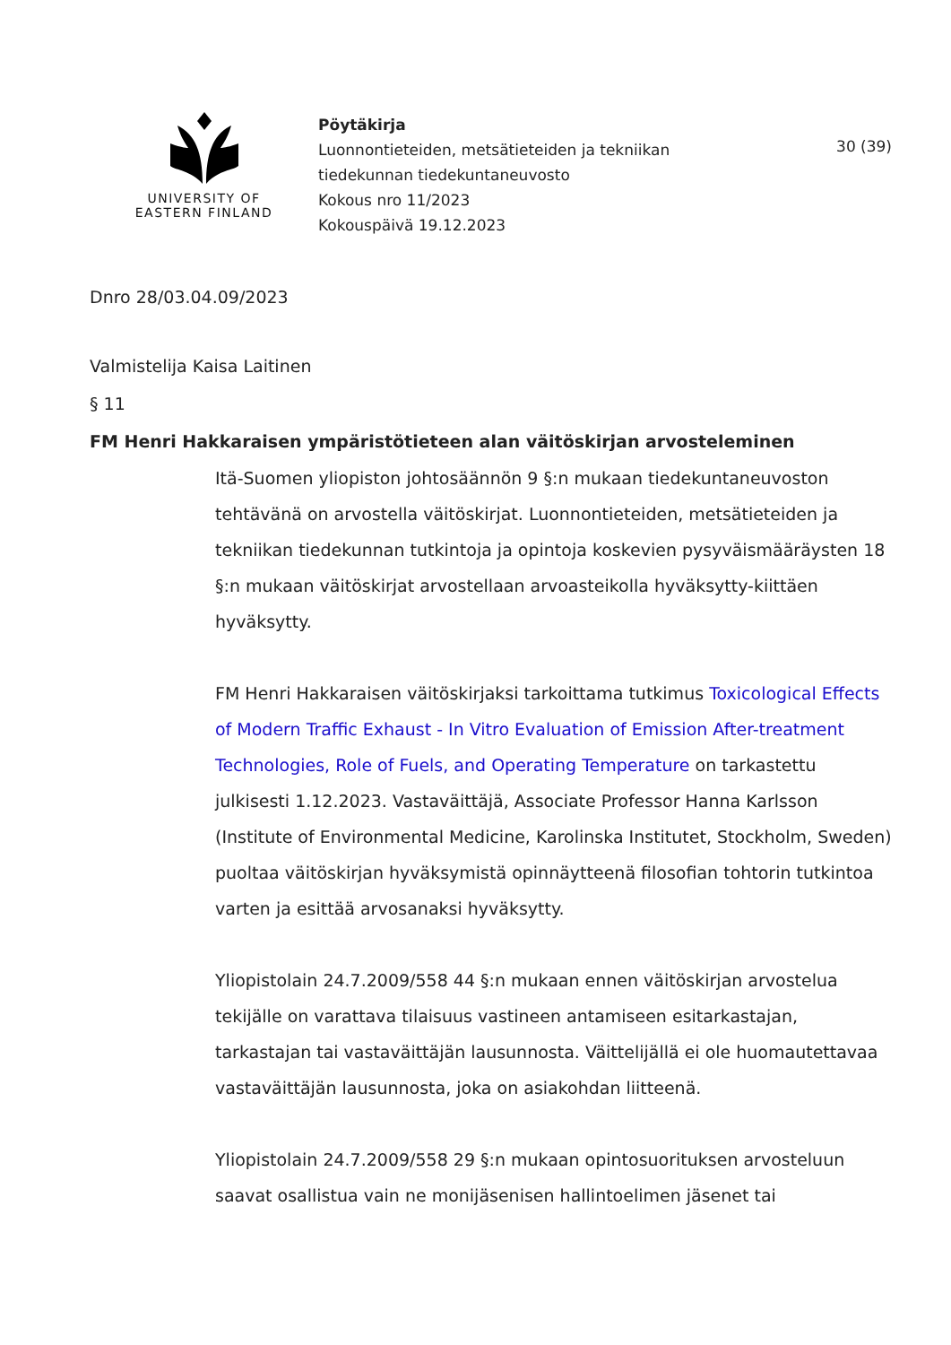UNIVERSITY OF
EASTERN FINLAND
Pöytäkirja
Luonnontieteiden, metsätieteiden ja tekniikan
tiedekunnan tiedekuntaneuvosto
Kokous nro 11/2023
Kokouspäivä 19.12.2023
30 (39)
Dnro 28/03.04.09/2023
Valmistelija Kaisa Laitinen
§ 11
FM Henri Hakkaraisen ympäristötieteen alan väitöskirjan arvosteleminen
Itä-Suomen yliopiston johtosäännön 9 §:n mukaan tiedekuntaneuvoston tehtävänä on arvostella väitöskirjat. Luonnontieteiden, metsätieteiden ja tekniikan tiedekunnan tutkintoja ja opintoja koskevien pysyväismääräysten 18 §:n mukaan väitöskirjat arvostellaan arvoasteikolla hyväksytty-kiittäen hyväksytty.
FM Henri Hakkaraisen väitöskirjaksi tarkoittama tutkimus Toxicological Effects of Modern Traffic Exhaust - In Vitro Evaluation of Emission After-treatment Technologies, Role of Fuels, and Operating Temperature on tarkastettu julkisesti 1.12.2023. Vastaväittäjä, Associate Professor Hanna Karlsson (Institute of Environmental Medicine, Karolinska Institutet, Stockholm, Sweden) puoltaa väitöskirjan hyväksymistä opinnäytteenä filosofian tohtorin tutkintoa varten ja esittää arvosanaksi hyväksytty.
Yliopistolain 24.7.2009/558 44 §:n mukaan ennen väitöskirjan arvostelua tekijälle on varattava tilaisuus vastineen antamiseen esitarkastajan, tarkastajan tai vastaväittäjän lausunnosta. Väittelijällä ei ole huomautettavaa vastaväittäjän lausunnosta, joka on asiakohdan liitteenä.
Yliopistolain 24.7.2009/558 29 §:n mukaan opintosuorituksen arvosteluun saavat osallistua vain ne monijäsenisen hallintoelimen jäsenet tai